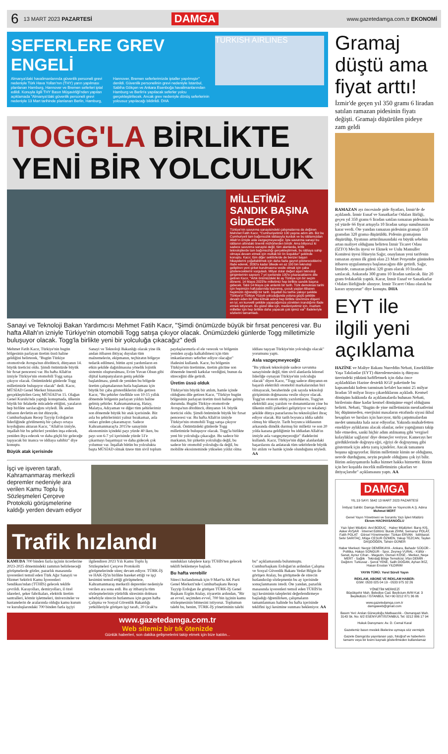6 13 MART 2023 PAZARTESİ DAMGA www.gazetedamga.com.tr EKONOMİ
SEFERLERE GREV ENGELİ
Almanya'daki havalimanlarında güvenlik personeli grevi nedeniyle Türk Hava Yolları'nın (THY) yarın yapılması planlanan Hamburg, Hannover ve Bremen seferleri iptal edildi. Konuyla ilgili THY Basın Müşavirliği'nden yapılan açıklamada "Almanya'daki güvenlik personeli grevi nedeniyle 13 Mart tarihinde planlanan Berlin, Hamburg, Hannover, Bremen seferlerimizde iptaller yapılmıştır" denildi. Güvenlik personelinin grevi nedeniyle İstanbul, Sabiha Gökçen ve Ankara Esenboğa havalimanlarından Hamburg ve Berlin'e yapılacak seferler yolcu gerçekleştirilecek. Ancak grev nedeniyle dönüş seferlerinin yolcusuz yapılacağı bildirildi. DHA
TURKISH AIRLINES
TOGG'LA BİRLİKTE
YENİ BİR YOLCULUK
MİLLETİMİZ SANDIK BAŞINA GİDECEK
Türkiye'nin savunma sanayisindeki çalışmalarına da değinen Mehmet Fatih Kacır, "Cumhuriyetimiz 100 yaşına adım attı. Biz bu Cumhuriyeti tam bağımsızlık iddiasıyla kurduk ve bu iddiamızdan Allah'ın izniyle asla vazgeçmeyeceğiz. İşte savunma sanayi bu iddianın altındaki önemli mühürlerden biridir. Ama biliyoruz ki sadece savunma sanayisi değil, tüm alanlarda, kritik teknolojilerde tam bağımsızlığı gerçekleştirmek, bu iddiaya sahip olmaya devam etmek için mutlak bir ön koşuldur" şeklinde konuştu. Kacır, tüm diğer sektörlerde de benzer başarı hikayelerini çoğaltabilmek için daha fazla gayret göstereceklerini ifade ederek, 2030'a kadar ülkede en az 100 bin teknoloji geliştiren yeni şirket kurulmasına vesile olmak için çaba göstereceklerini vurguladı. Milyar dolar değeri aşan teknoloji girişimlerinin sayısını 7 yıl içerisinde 100'e çıkaracaklarını dile getiren Kacır, "Artık önümüzdeki iki ay Türkiye için bir seçim dönemi. 14 Mayıs 2023'te milletimiz hep birlikte sandık başına gidecek. Tabii 14 Mayıs çok anlamlı bir tarih. Türk demokrasi tarihi için hepimizin hafızalarında kazınmış, çocuk yaştan itibaren hepimizin öğrendiği bir tarih. İnşallah bu tarihe yakışır şekilde Türkiye'yi Türkiye Yüzyılı yolculuğunda yoluna güçlü şekilde devam eden bir ülke kılmak adına hep birlikte üzerimize düşeni en iyi, en kuvvetli şekilde yapacağımıza yürekten inandığımı ifade etmek istiyorum. Bu güzel ülke için, medeniyetimiz için, mazlum milletler için hep birlikte daha yapacak çok işimiz var" ifadeleriyle sözlerini tamamladı.
Sanayi ve Teknoloji Bakan Yardımcısı Mehmet Fatih Kacır, "Şimdi önümüzde büyük bir fırsat penceresi var. Bu hafta Allah'ın izniyle Türkiye'nin otomobili Togg satışa çıkıyor olacak. Önümüzdeki günlerde Togg milletimizle buluşuyor olacak. Togg'la birlikte yeni bir yolculuğa çıkacağız" dedi
Mehmet Fatih Kacır, Türkiye'nin bugün bölgesinin parlayan üretim üssü haline geldiğini belirterek, "Bugün Türkiye otomotivde Avrupa'nın dördüncü, dünyanın 14. büyük üreticisi oldu. Şimdi önümüzde büyük bir fırsat penceresi var. Bu hafta Allah'ın izniyle Türkiye'nin otomobili Togg satışa çıkıyor olacak. Önümüzdeki günlerde Togg milletimizle buluşuyor olacak" dedi. Kacır, MÜSİAD Genel Merkez binasında gerçekleştirilen Genç MÜSİAD'ın 15. Olağan Genel Kurulu'nda yaptığı konuşmada, ülkenin büyük bir felaketle mücadele ettiğini, yaraların hep birlikte sarılacağını söyledi. İlk andan itibaren devletin en üst düzeyde, Cumhurbaşkanı Recep Tayyip Erdoğan'ın liderliğinde görülmemiş bir çabayı ortaya koyduğunu aktaran Kacır, "Allah'ın izniyle, inşallah biz bu şehirleri yeniden inşa edecek, yeniden ihya edecek ve daha güçlü bir geleceğe taşıyacak bir inanca ve iddiaya sahibiz" diye konuştu.
Büyük atak içerisinde
Sanayi ve Teknoloji Bakanlığı olarak yine ilk andan itibaren ihtiyaç duyulan tüm malzemelerin, ekipmanın, teçhizatın bölgeye tedarik edilmesi, bütün ayni yardımların en etkin şekilde dağıtılmasına yönelik lojistik sistemin oluşturulması, Evim Yuvan Olsun gibi dijital kampanyaların geniş şekilde başlatılması, şimdi de yeniden bu bölgede üretim çalışmalarının hızla başlaması için büyük bir çaba gösterdiklerini dile getiren Kacır, "Bu şehirler özellikle son 10-15 yıllık dönemde bölgenin parlayan yıldızı haline gelmiş şehirler. Kahramanmaraş, Hatay, Malatya, Adıyaman ve diğer tüm şehirlerimiz son dönemde büyük bir atak içerisinde. Biz asla bu şehirlerimizi yalnız bırakamaz, asla onları gözden çıkaramayız. Sadece Kahramanmaraş'ta 2015'te sanayinin ekonominin içindeki payı yüzde 40 iken, bu payı son 6-7 yıl içerisinde yüzde 51'e çıkarmayı başarmışız ve daha gidecek çok yolumuz var. İnşallah bütün bu yolculukta başta MÜSİAD olmak üzere tüm sivil toplum paydaşlarımızla el ele verecek ve bölgenin yeniden ayağa kalkabilmesi için tüm imkanlarımızı seferber ediyor olacağız" ifadesini kullandı. Kacır, bu bölgenin Türkiye'nin üretimine, üretim gücüne son dönemde önemli katkılar verdiğini, bunun da süreceğini dile getirdi.
Üretim üssü olduk
Türkiye'nin büyük bir atılım, hamle içinde olduğunu dile getiren Kacır, "Türkiye bugün bölgesinin parlayan üretim üssü haline gelmiş durumda. Bugün Türkiye otomotivde Avrupa'nın dördüncü, dünyanın 14. büyük üreticisi oldu. Şimdi önümüzde büyük bir fırsat penceresi var. Bu hafta Allah'ın izniyle Türkiye'nin otomobili Togg satışa çıkıyor olacak. Önümüzdeki günlerde Togg milletimizle buluşuyor olacak. Togg'la birlikte yeni bir yolculuğa çıkacağız. Bu sadece bir markanın, bir şirketin yolculuğu değil, bu sadece bir otomobil yolculuğu da değil, bu mobilite ekosisteminde yükselen yıldız olma iddiası taşıyan Türkiye'nin yolculuğu olacak" yorumunu yaptı.
Asla vazgeçmeyeceğiz
"Bu yüksek teknolojide sadece savunma sanayisinde değil, tüm sivil alanlarda küresel liderliğe oynayan Türkiye'nin yolculuğu olacak" diyen Kacır, "Togg sadece dünyanın en başarılı elektrikli otomobil markalarından biri olmayacak, beraberinde çok sayıda teknoloji girişiminin doğmasına vesile oluyor olacak. Togg'un otonom sürüş yazılımlarını, Togg'un elektrikli araç yazılım ve donanımlarını yine bu ülkenin milli şirketleri geliştiriyor ve rekabetçi şekilde dünya pazarlarına bu teknolojileri ihraç ediyor olacak. Biz tarih boyunca iddia sahibi olmuş bir ülkeyiz. Tarih boyunca iddiasının arkasında dimdik durmuş bir milletiz ve son 20 yılda kazana geldiğimiz bu iddiadan Allah'ın izniyle asla vazgeçmeyeceğiz" ifadelerini kullandı. Kacır, Türkiye'nin diğer alanlardaki başarılarını da anlatarak tüm sektörlerde büyük bir atılım ve hamle içinde olunduğunu söyledi. AA
İşçi ve işveren tarafı, Kahramanmaraş merkezli depremler nedeniyle ara verilen Kamu Toplu İş Sözleşmeleri Çerçeve Protokolü görüşmelerine kaldığı yerden devam ediyor
Trafik hızlandı
KAMUDA 700 binden fazla işçinin ücretlerine 2023-2025 dönemindeki zammın belirleneceği görüşmelerde gözler, pazarlık masasında işverenleri temsil eden Türk Ağır Sanayii ve Hizmet Sektörü Kamu İşverenleri Sendikası'ndan (TÜHİS) gelecek teklife çevrildi. Karayolları, demiryolları, il özel idareleri, şeker fabrikaları, elektrik üretim santralleri, kömür işletmeleri, üniversiteler ve hastanelerin de aralarında olduğu kamu kurum ve kuruluşlarındaki 700 binden fazla işçiyi ilgilendiren 2023 Yılı Kamu Toplu İş Sözleşmeleri Çerçeve Protokolü görüşmelerinde süreç devam ediyor. TÜRK-İŞ ve HAK-İŞ'in birlikte hareket ettiği ve işçi kesimini temsil ettiği görüşmelere, Kahramanmaraş merkezli depremler nedeniyle verilen ara sona erdi. Bu ay itibarıyla tüm sözleşmelerinin yürürlük süresinin dolması sebebiyle sürecin hızlanması için geçen hafta Çalışma ve Sosyal Güvenlik Bakanlığı yetkilileriyle görüşen işçi tarafı, 20 Ocak'ta sundukları taleplere karşı TÜHİS'ten gelecek teklifi beklemeye başladı.
Bu hafta verebilir
Süreci hızlandırmak için 9 Mart'ta AK Parti Genel Merkezi'nde Cumhurbaşkanı Recep Tayyip Erdoğan ile görüşen TÜRK-İŞ Genel Başkanı Ergün Atalay, ziyaretin ardından, "Bir an evvel, seçimden evvel, 700 bin işçinin kamu sözleşmesinin bitmesini istiyoruz. Toplumun talebi bu, benim, TÜRK-İŞ yönetiminin talebi bu" açıklamasında bulunmuştu. Cumhurbaşkanı Erdoğan'ın ardından Çalışma ve Sosyal Güvenlik Bakanı Vedat Bilgin ile görüşen Atalay, bu görüşmede de sürecin hızlandırılıp sözleşmenin bu ay içerisinde sonuçlanmasını istedi. Öte yandan, pazarlık masasında işverenleri temsil eden TÜHİS'in işçi kesiminin taleplerini değerlendirmeye başladığı öğrenilirken, çalışmaların tamamlanması halinde bu hafta içerisinde teklifini işçi kesimine sunması bekleniyor. AA
www.gazetedamga.com.tr
Web sitemiz bir tık ötenizde
Günlük haberleri, son dakika gelişmelerini takip etmek için bize katılın...
Gramaj düştü ama fiyat arttı!
İzmir'de geçen yıl 350 gramı 6 liradan satılan ramazan pidesinin fiyatı değişti. Gramajı düşürülen pideye zam geldi
RAMAZAN ayı öncesinde pide fiyatları, İzmir'de de açıklandı. İzmir Esnaf ve Sanatkarlar Odaları Birliği, geçen yıl 350 gramı 6 liradan satılan ramazan pidesinin bu yıl yüzde 66 fiyat artışıyla 10 liradan satışa sunulmasına karar verdi. Öte yandan ramazan pidesinin gramajı 350 gramdan 320 grama düşürüldü. Pidenin gramajının düşürülüp, fiyatının arttırılmasındaki en büyük sebebin artan maliyet olduğunu belirten İzmir Ticaret Odası (İZTO) Meclis üyesi ve Ekmek ve Unlu Mamuller Komitesi üyesi Hüseyin Sağır, onaylanan yeni tarifenin ramazan ayının ilk günü olan 23 Mart Perşembe gününden itibaren uygulanmaya başlanacağını dile getirdi. Sağır, İzmirde, ramazan pidesi 320 gram olarak 10 liradan satılacak. Ankarada 300 gramı 10 liradan satılacak. Biz 20 gram fedakarlık yaptık. Karar, İzmir Esnaf ve Sanatkarlar Odaları Birliğinde alınıyor. İzmir Ticaret Odası olarak bu kararı uyuyoruz" diye konuştu. DHA
EYT ile ilgili yeni açıklama
HAZİNE ve Maliye Bakanı Nureddin Nebati, Emeklilikte Yaşa Takılanlar (EYT) düzenlemesinin iş dünyası üzerindeki yükünü hafifletmek için daha önce açıkladıkları Hazine destekli KGF paketinde bu kapsamdaki kıdem tazminatı kefalet hacmini 25 milyar liradan 50 milyar liraya çıkardıklarını açıkladı. Kentsel dönüşüm hakkında da açıklamalarda bulunan Nebati, birilerinin düne kadar kentsel dönüşüme engel olduğunu belirtti. Nebati, "Bugün de yine milletimizin menfaatlerini hiç düşünmeden, enerjisini masaların etrafında siyasi ikbal hesapları ve hırsları için harcıyor, türlü çarpıtmalardan medet ummakta hala ısrar ediyorlar. Yakında muhalefetten emekliye aylıklarını alacak olanlar, neler yaptığımızı takip bile etmeden, sanki hiçbir adım atılmamış gibi 'vergisel kolaylıklar sağlayın' diye demeçler veriyor. Kamerayı her gördüklerinde doğruyu eğri, eğriyi de doğruymuş gibi göstermek için adeta yarış içindeler. Ancak tamamen boşuna uğraşıyorlar. Bizim milletimiz kimin ne olduğunu, nerede durduğunu, neyin peşinde olduğunu çok iyi bilir. Bizim anlayışımızda halka hizmet hakka hizmettir. Bizim için her koşulda öncelik milletimizin çıkarları ve ihtiyaçlarıdır" açıklamasını yaptı. AA
DAMGA
YIL:19 SAYI: 5642 13 MART 2023 PAZARTESİ
İmtiyaz Sahibi: Damga Reklamcılık ve Yayıncılık A.Ş. Adına
Mehmet MERT
Genel Yayın Yönetmeni ve Sorumlu Yazı İşleri Müdürü
Ekrem HACIHASANOĞLU
Yazı İşleri Müdürü: Anıl BODUÇ · Haber Müdürleri: Barış KIŞ, Asker AVŞAR · İnternet Editörü: Burak ZİHNİ, Semanur POLAT, Fatih POLAT · Görsel Yönetmenler: Türkan ERVAN · İstihbarat: Selvi SARITAÇ, Müge CESUR ÖZMEN, Yakup TEZCAN, Taylan DAŞDÖĞEN, Tahsin GÜNER
Haber Merkezi: Nergiz DEMİRKAYA - Ankara, Bahadır SÜGÜR - Politika, Hakan SONGUR - Spor, Zeynep VURAL - Kültür - Sanat, Aynur Cihan - Magazin, Osman KÖSE - Merkez, Neşe MERT - Sağlık · Tekirdağ Bölge Temsilcisi: İrfan DEMİR · Dağıtım: Turkuvaz - Şenol YENE, Salih DOĞAN, Ayhan İKİZ, Hasan Eroslan YILDIRIM
YAYIN TÜRÜ: Yerel Süreli Yayın
REKLAM, ABONE VE REKLAM HABER:
GSM: 0533 025 04 19 - 0533 975 32 26
YÖNETİM MERKEZİ
Büyükşehir Mah. Belediye Cad. Beylicium AVM Kat: 3 Beylikdüzü / İSTANBUL Tel:+90 0212 871 36 06
www.gazetedamga.com.tr
damgaweb@gmail.com
Basım Yeri: Arslan Güneydoğu Matbaacılık - Osmangazi Mah. 3143 Sk. No: 6/2 ESENYURT/İSTANBUL Tel: 0212 886 17 94
Hukuk Danışmanı: Av. D. Cemal Karal
Gazetemiz basın meslek ilkelerine uymaya söz vermiştir.
Gazete Damga'da yayınlanan yazı, fotoğraf ve haberlerin tamamı veya bir kısmı kaynak gösterilmeden kullanılamaz